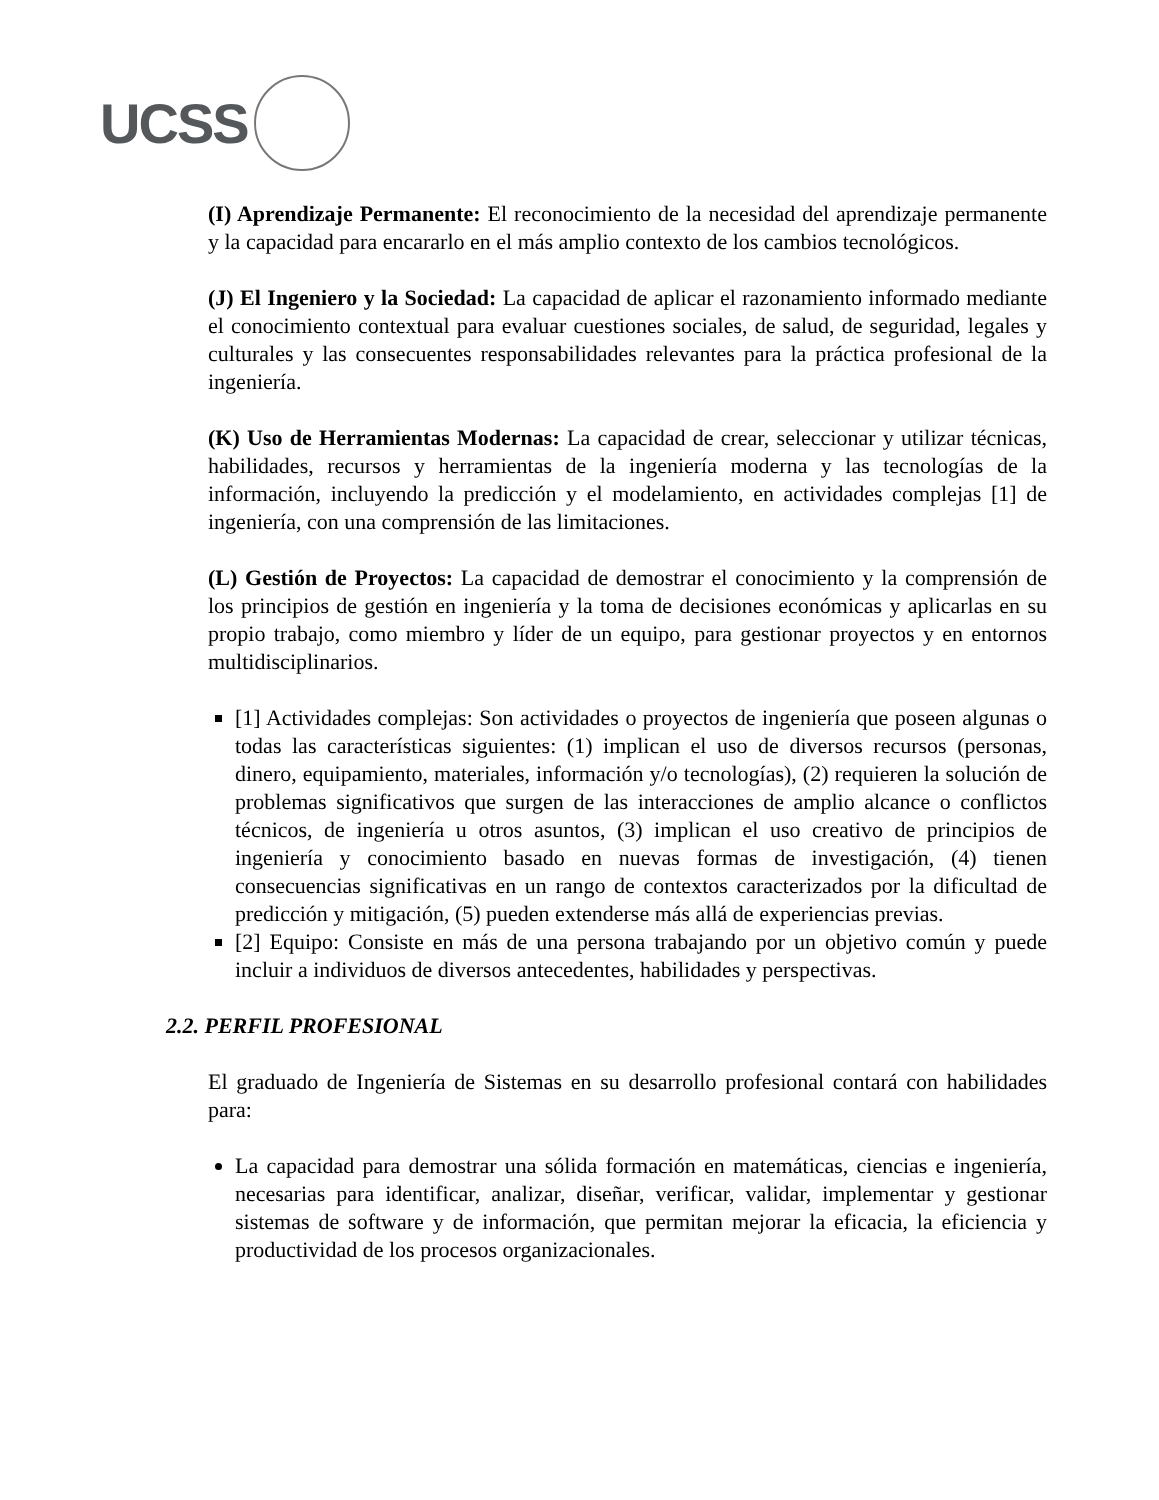UCSS
(I) Aprendizaje Permanente: El reconocimiento de la necesidad del aprendizaje permanente y la capacidad para encararlo en el más amplio contexto de los cambios tecnológicos.
(J) El Ingeniero y la Sociedad: La capacidad de aplicar el razonamiento informado mediante el conocimiento contextual para evaluar cuestiones sociales, de salud, de seguridad, legales y culturales y las consecuentes responsabilidades relevantes para la práctica profesional de la ingeniería.
(K) Uso de Herramientas Modernas: La capacidad de crear, seleccionar y utilizar técnicas, habilidades, recursos y herramientas de la ingeniería moderna y las tecnologías de la información, incluyendo la predicción y el modelamiento, en actividades complejas [1] de ingeniería, con una comprensión de las limitaciones.
(L) Gestión de Proyectos: La capacidad de demostrar el conocimiento y la comprensión de los principios de gestión en ingeniería y la toma de decisiones económicas y aplicarlas en su propio trabajo, como miembro y líder de un equipo, para gestionar proyectos y en entornos multidisciplinarios.
[1] Actividades complejas: Son actividades o proyectos de ingeniería que poseen algunas o todas las características siguientes: (1) implican el uso de diversos recursos (personas, dinero, equipamiento, materiales, información y/o tecnologías), (2) requieren la solución de problemas significativos que surgen de las interacciones de amplio alcance o conflictos técnicos, de ingeniería u otros asuntos, (3) implican el uso creativo de principios de ingeniería y conocimiento basado en nuevas formas de investigación, (4) tienen consecuencias significativas en un rango de contextos caracterizados por la dificultad de predicción y mitigación, (5) pueden extenderse más allá de experiencias previas.
[2] Equipo: Consiste en más de una persona trabajando por un objetivo común y puede incluir a individuos de diversos antecedentes, habilidades y perspectivas.
2.2. PERFIL PROFESIONAL
El graduado de Ingeniería de Sistemas en su desarrollo profesional contará con habilidades para:
La capacidad para demostrar una sólida formación en matemáticas, ciencias e ingeniería, necesarias para identificar, analizar, diseñar, verificar, validar, implementar y gestionar sistemas de software y de información, que permitan mejorar la eficacia, la eficiencia y productividad de los procesos organizacionales.